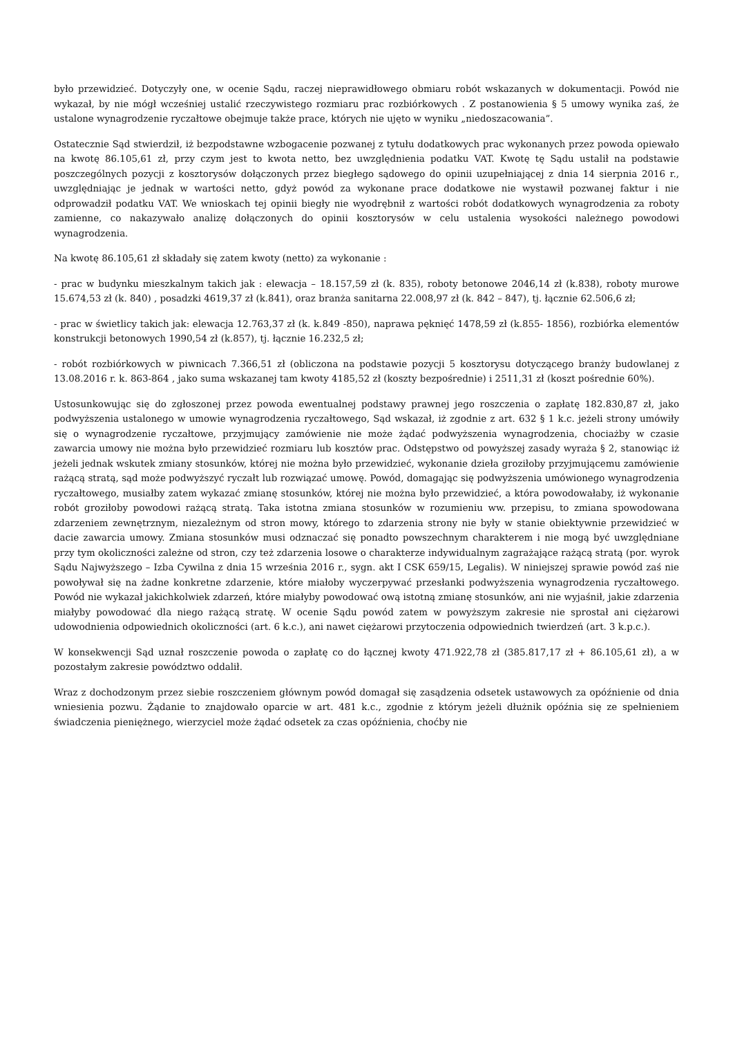było przewidzieć. Dotyczyły one, w ocenie Sądu, raczej nieprawidłowego obmiaru robót wskazanych w dokumentacji. Powód nie wykazał, by nie mógł wcześniej ustalić rzeczywistego rozmiaru prac rozbiórkowych . Z postanowienia § 5 umowy wynika zaś, że ustalone wynagrodzenie ryczałtowe obejmuje także prace, których nie ujęto w wyniku „niedoszacowania”.
Ostatecznie Sąd stwierdził, iż bezpodstawne wzbogacenie pozwanej z tytułu dodatkowych prac wykonanych przez powoda opiewało na kwotę 86.105,61 zł, przy czym jest to kwota netto, bez uwzględnienia podatku VAT. Kwotę tę Sądu ustalił na podstawie poszczególnych pozycji z kosztorysów dołączonych przez biegłego sądowego do opinii uzupełniającej z dnia 14 sierpnia 2016 r., uwzględniając je jednak w wartości netto, gdyż powód za wykonane prace dodatkowe nie wystawił pozwanej faktur i nie odprowadził podatku VAT. We wnioskach tej opinii biegły nie wyodrębnił z wartości robót dodatkowych wynagrodzenia za roboty zamienne, co nakazywało analizę dołączonych do opinii kosztorysów w celu ustalenia wysokości należnego powodowi wynagrodzenia.
Na kwotę 86.105,61 zł składały się zatem kwoty (netto) za wykonanie :
- prac w budynku mieszkalnym takich jak : elewacja – 18.157,59 zł (k. 835), roboty betonowe 2046,14 zł (k.838), roboty murowe 15.674,53 zł (k. 840) , posadzki 4619,37 zł (k.841), oraz branża sanitarna 22.008,97 zł (k. 842 – 847), tj. łącznie 62.506,6 zł;
- prac w świetlicy takich jak: elewacja 12.763,37 zł (k. k.849 -850), naprawa pęknięć 1478,59 zł (k.855- 1856), rozbiórka elementów konstrukcji betonowych 1990,54 zł (k.857), tj. łącznie 16.232,5 zł;
- robót rozbiórkowych w piwnicach 7.366,51 zł (obliczona na podstawie pozycji 5 kosztorysu dotyczącego branży budowlanej z 13.08.2016 r. k. 863-864 , jako suma wskazanej tam kwoty 4185,52 zł (koszty bezpośrednie) i 2511,31 zł (koszt pośrednie 60%).
Ustosunkowując się do zgłoszonej przez powoda ewentualnej podstawy prawnej jego roszczenia o zapłatę 182.830,87 zł, jako podwyższenia ustalonego w umowie wynagrodzenia ryczałtowego, Sąd wskazał, iż zgodnie z art. 632 § 1 k.c. jeżeli strony umówiły się o wynagrodzenie ryczałtowe, przyjmujący zamówienie nie może żądać podwyższenia wynagrodzenia, chociażby w czasie zawarcia umowy nie można było przewidzieć rozmiaru lub kosztów prac. Odstępstwo od powyższej zasady wyraża § 2, stanowiąc iż jeżeli jednak wskutek zmiany stosunków, której nie można było przewidzieć, wykonanie dzieła groziłoby przyjmującemu zamówienie rażącą stratą, sąd może podwyższyć ryczałt lub rozwiązać umowę. Powód, domagając się podwyższenia umówionego wynagrodzenia ryczałtowego, musiałby zatem wykazać zmianę stosunków, której nie można było przewidzieć, a która powodowałaby, iż wykonanie robót groziłoby powodowi rażącą stratą. Taka istotna zmiana stosunków w rozumieniu ww. przepisu, to zmiana spowodowana zdarzeniem zewnętrznym, niezależnym od stron mowy, którego to zdarzenia strony nie były w stanie obiektywnie przewidzieć w dacie zawarcia umowy. Zmiana stosunków musi odznaczać się ponadto powszechnym charakterem i nie mogą być uwzględniane przy tym okoliczności zależne od stron, czy też zdarzenia losowe o charakterze indywidualnym zagrażające rażącą stratą (por. wyrok Sądu Najwyższego – Izba Cywilna z dnia 15 września 2016 r., sygn. akt I CSK 659/15, Legalis). W niniejszej sprawie powód zaś nie powoływał się na żadne konkretne zdarzenie, które miałoby wyczerpywać przesłanki podwyższenia wynagrodzenia ryczałtowego. Powód nie wykazał jakichkolwiek zdarzeń, które miałyby powodować ową istotną zmianę stosunków, ani nie wyjaśnił, jakie zdarzenia miałyby powodować dla niego rażącą stratę. W ocenie Sądu powód zatem w powyższym zakresie nie sprostał ani ciężarowi udowodnienia odpowiednich okoliczności (art. 6 k.c.), ani nawet ciężarowi przytoczenia odpowiednich twierdzeń (art. 3 k.p.c.).
W konsekwencji Sąd uznał roszczenie powoda o zapłatę co do łącznej kwoty 471.922,78 zł (385.817,17 zł + 86.105,61 zł), a w pozostałym zakresie powództwo oddalił.
Wraz z dochodzonym przez siebie roszczeniem głównym powód domagał się zasądzenia odsetek ustawowych za opóźnienie od dnia wniesienia pozwu. Żądanie to znajdowało oparcie w art. 481 k.c., zgodnie z którym jeżeli dłużnik opóźnia się ze spełnieniem świadczenia pieniężnego, wierzyciel może żądać odsetek za czas opóźnienia, choćby nie